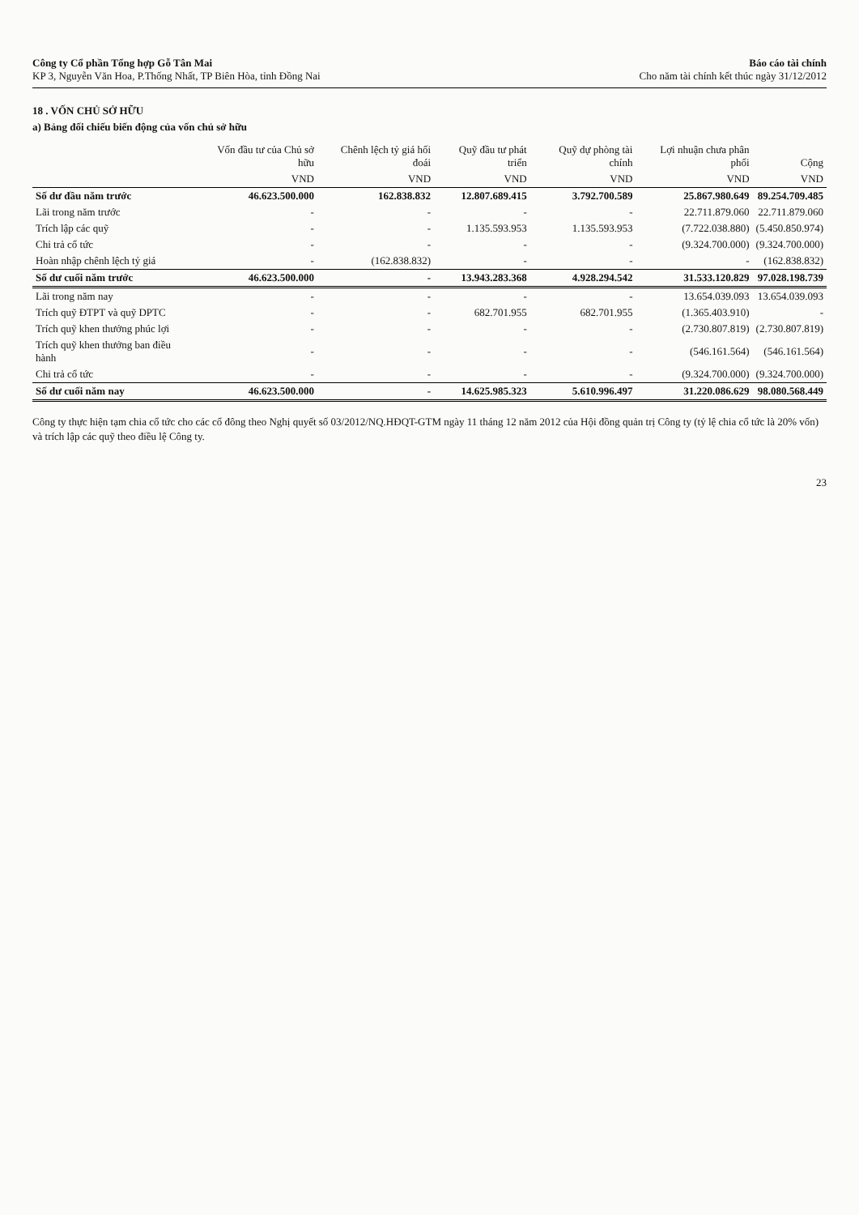Công ty Cổ phần Tổng hợp Gỗ Tân Mai
KP 3, Nguyễn Văn Hoa, P.Thống Nhất, TP Biên Hòa, tỉnh Đồng Nai
Báo cáo tài chính
Cho năm tài chính kết thúc ngày 31/12/2012
18 . VỐN CHỦ SỞ HỮU
a) Bảng đối chiếu biến động của vốn chủ sở hữu
| | Vốn đầu tư của Chủ sở hữu | Chênh lệch tỷ giá hối đoái | Quỹ đầu tư phát triển | Quỹ dự phòng tài chính | Lợi nhuận chưa phân phối | Cộng |
| --- | --- | --- | --- | --- | --- | --- |
| | VND | VND | VND | VND | VND | VND |
| Số dư đầu năm trước | 46.623.500.000 | 162.838.832 | 12.807.689.415 | 3.792.700.589 | 25.867.980.649 | 89.254.709.485 |
| Lãi trong năm trước | - | - | - | - | 22.711.879.060 | 22.711.879.060 |
| Trích lập các quỹ | - | - | 1.135.593.953 | 1.135.593.953 | (7.722.038.880) | (5.450.850.974) |
| Chi trả cổ tức | - | - | - | - | (9.324.700.000) | (9.324.700.000) |
| Hoàn nhập chênh lệch tỷ giá | - | (162.838.832) | - | - | - | (162.838.832) |
| Số dư cuối năm trước | 46.623.500.000 | - | 13.943.283.368 | 4.928.294.542 | 31.533.120.829 | 97.028.198.739 |
| Lãi trong năm nay | - | - | - | - | 13.654.039.093 | 13.654.039.093 |
| Trích quỹ ĐTPT và quỹ DPTC | - | - | 682.701.955 | 682.701.955 | (1.365.403.910) | - |
| Trích quỹ khen thưởng phúc lợi | - | - | - | - | (2.730.807.819) | (2.730.807.819) |
| Trích quỹ khen thưởng ban điều hành | - | - | - | - | (546.161.564) | (546.161.564) |
| Chi trả cổ tức | - | - | - | - | (9.324.700.000) | (9.324.700.000) |
| Số dư cuối năm nay | 46.623.500.000 | - | 14.625.985.323 | 5.610.996.497 | 31.220.086.629 | 98.080.568.449 |
Công ty thực hiện tạm chia cổ tức cho các cổ đông theo Nghị quyết số 03/2012/NQ.HĐQT-GTM ngày 11 tháng 12 năm 2012 của Hội đồng quản trị Công ty (tỷ lệ chia cổ tức là 20% vốn) và trích lập các quỹ theo điều lệ Công ty.
23